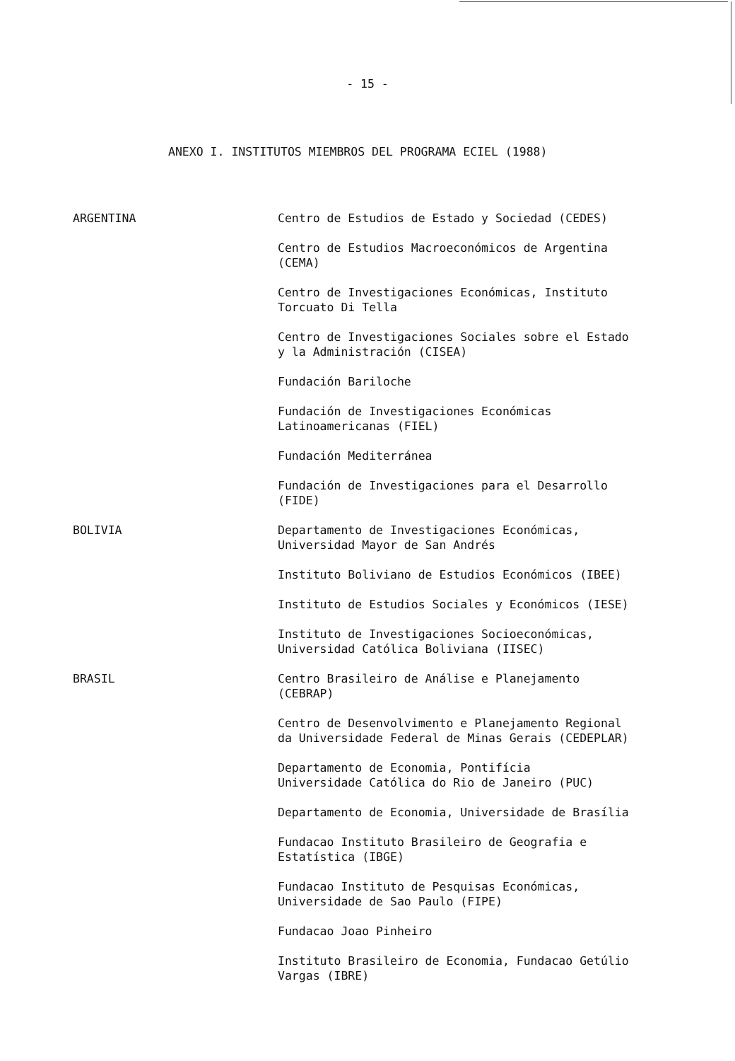- 15 -
ANEXO I. INSTITUTOS MIEMBROS DEL PROGRAMA ECIEL (1988)
ARGENTINA Centro de Estudios de Estado y Sociedad (CEDES)
Centro de Estudios Macroeconómicos de Argentina
(CEMA)
Centro de Investigaciones Económicas, Instituto
Torcuato Di Tella
Centro de Investigaciones Sociales sobre el Estado
y la Administración (CISEA)
Fundación Bariloche
Fundación de Investigaciones Económicas
Latinoamericanas (FIEL)
Fundación Mediterránea
Fundación de Investigaciones para el Desarrollo
(FIDE)
BOLIVIA Departamento de Investigaciones Económicas,
Universidad Mayor de San Andrés
Instituto Boliviano de Estudios Económicos (IBEE)
Instituto de Estudios Sociales y Económicos (IESE)
Instituto de Investigaciones Socioeconómicas,
Universidad Católica Boliviana (IISEC)
BRASIL Centro Brasileiro de Análise e Planejamento
(CEBRAP)
Centro de Desenvolvimento e Planejamento Regional
da Universidade Federal de Minas Gerais (CEDEPLAR)
Departamento de Economia, Pontifícia
Universidade Católica do Rio de Janeiro (PUC)
Departamento de Economia, Universidade de Brasília
Fundacao Instituto Brasileiro de Geografia e
Estatística (IBGE)
Fundacao Instituto de Pesquisas Económicas,
Universidade de Sao Paulo (FIPE)
Fundacao Joao Pinheiro
Instituto Brasileiro de Economia, Fundacao Getúlio
Vargas (IBRE)